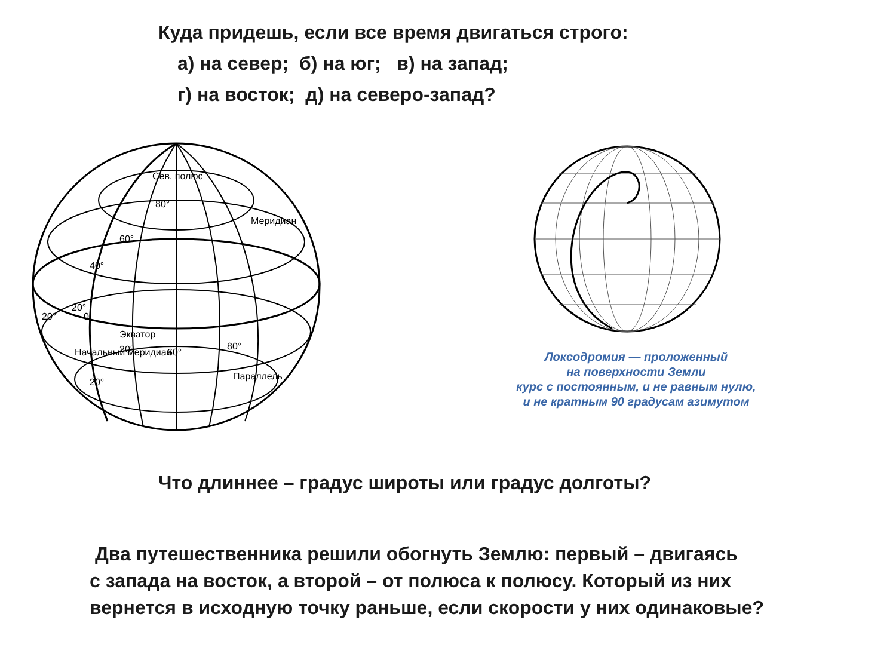Куда придешь, если все время двигаться строго:
а) на север; б) на юг; в) на запад;
г) на восток; д) на северо-запад?
Сев. полюс
Параллель
Экватор
20°
60°
80°
80°
60°
40°
20°
Начальный меридиан
Меридиан
20°
0
20°
Локсодромия — проложенный
на поверхности Земли
курс с постоянным, и не равным нулю,
и не кратным 90 градусам азимутом
Что длиннее – градус широты или градус долготы?
Два путешественника решили обогнуть Землю: первый – двигаясь
с запада на восток, а второй – от полюса к полюсу. Который из них
вернется в исходную точку раньше, если скорости у них одинаковые?